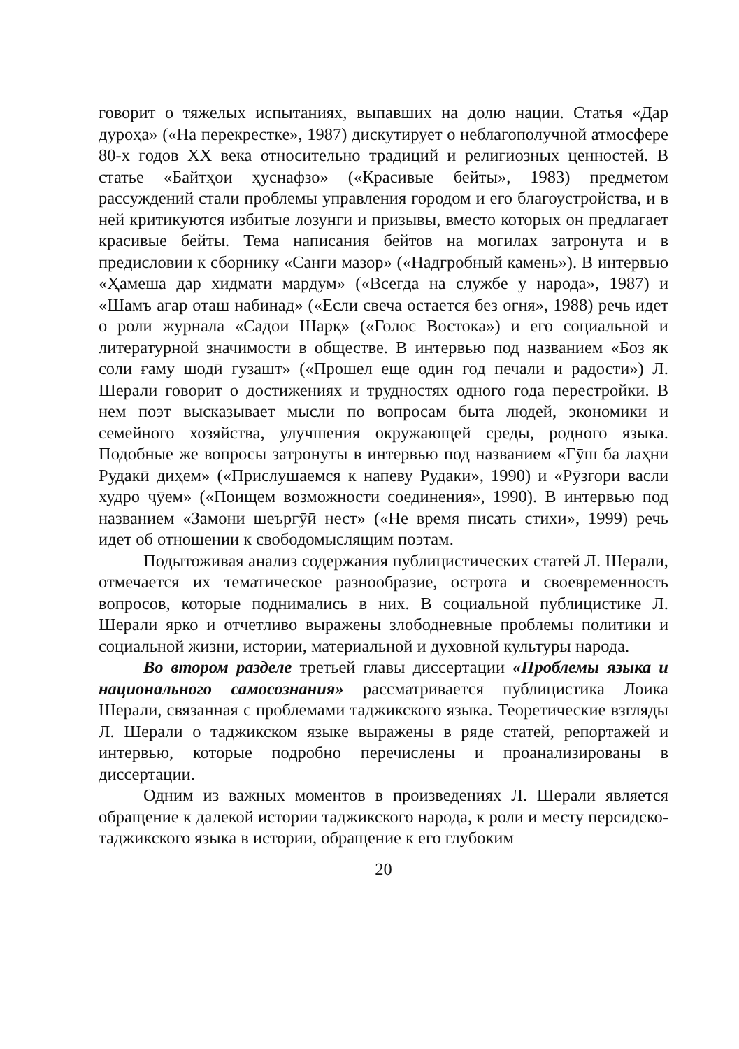говорит о тяжелых испытаниях, выпавших на долю нации. Статья «Дар дуроҳа» («На перекрестке», 1987) дискутирует о неблагополучной атмосфере 80-х годов XX века относительно традиций и религиозных ценностей. В статье «Байтҳои ҳуснафзо» («Красивые бейты», 1983) предметом рассуждений стали проблемы управления городом и его благоустройства, и в ней критикуются избитые лозунги и призывы, вместо которых он предлагает красивые бейты. Тема написания бейтов на могилах затронута и в предисловии к сборнику «Санги мазор» («Надгробный камень»). В интервью «Ҳамеша дар хидмати мардум» («Всегда на службе у народа», 1987) и «Шамъ агар оташ набинад» («Если свеча остается без огня», 1988) речь идет о роли журнала «Садои Шарқ» («Голос Востока») и его социальной и литературной значимости в обществе. В интервью под названием «Боз як соли ғаму шодӣ гузашт» («Прошел еще один год печали и радости») Л. Шерали говорит о достижениях и трудностях одного года перестройки. В нем поэт высказывает мысли по вопросам быта людей, экономики и семейного хозяйства, улучшения окружающей среды, родного языка. Подобные же вопросы затронуты в интервью под названием «Гӯш ба лаҳни Рудакӣ диҳем» («Прислушаемся к напеву Рудаки», 1990) и «Рӯзгори васли худро ҷӯем» («Поищем возможности соединения», 1990). В интервью под названием «Замони шеъргӯӣ нест» («Не время писать стихи», 1999) речь идет об отношении к свободомыслящим поэтам.
Подытоживая анализ содержания публицистических статей Л. Шерали, отмечается их тематическое разнообразие, острота и своевременность вопросов, которые поднимались в них. В социальной публицистике Л. Шерали ярко и отчетливо выражены злободневные проблемы политики и социальной жизни, истории, материальной и духовной культуры народа.
Во втором разделе третьей главы диссертации «Проблемы языка и национального самосознания» рассматривается публицистика Лоика Шерали, связанная с проблемами таджикского языка. Теоретические взгляды Л. Шерали о таджикском языке выражены в ряде статей, репортажей и интервью, которые подробно перечислены и проанализированы в диссертации.
Одним из важных моментов в произведениях Л. Шерали является обращение к далекой истории таджикского народа, к роли и месту персидско-таджикского языка в истории, обращение к его глубоким
20